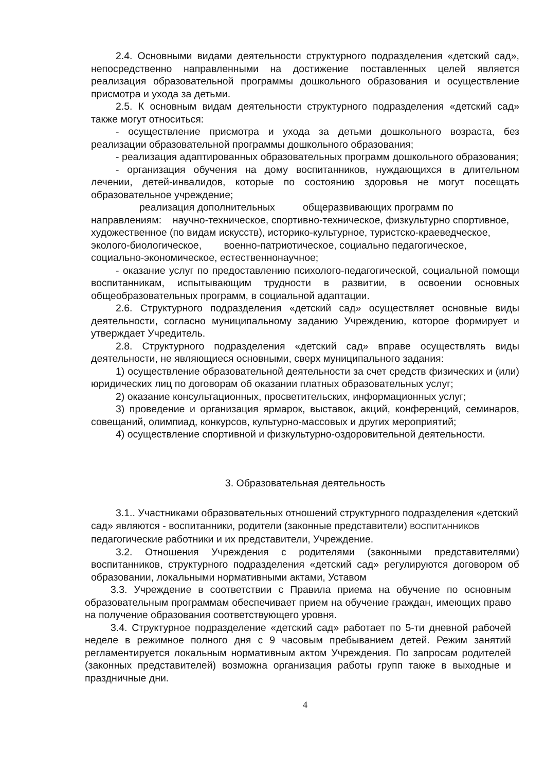2.4. Основными видами деятельности структурного подразделения «детский сад», непосредственно направленными на достижение поставленных целей является реализация образовательной программы дошкольного образования и осуществление присмотра и ухода за детьми.
2.5. К основным видам деятельности структурного подразделения «детский сад» также могут относиться:
- осуществление присмотра и ухода за детьми дошкольного возраста, без реализации образовательной программы дошкольного образования;
- реализация адаптированных образовательных программ дошкольного образования;
- организация обучения на дому воспитанников, нуждающихся в длительном лечении, детей-инвалидов, которые по состоянию здоровья не могут посещать образовательное учреждение;
реализация дополнительных общеразвивающих программ по направлениям: научно-техническое, спортивно-техническое, физкультурно спортивное, художественное (по видам искусств), историко-культурное, туристско-краеведческое, эколого-биологическое, военно-патриотическое, социально педагогическое, социально-экономическое, естественнонаучное;
- оказание услуг по предоставлению психолого-педагогической, социальной помощи воспитанникам, испытывающим трудности в развитии, в освоении основных общеобразовательных программ, в социальной адаптации.
2.6. Структурного подразделения «детский сад» осуществляет основные виды деятельности, согласно муниципальному заданию Учреждению, которое формирует и утверждает Учредитель.
2.8. Структурного подразделения «детский сад» вправе осуществлять виды деятельности, не являющиеся основными, сверх муниципального задания:
1) осуществление образовательной деятельности за счет средств физических и (или) юридических лиц по договорам об оказании платных образовательных услуг;
2) оказание консультационных, просветительских, информационных услуг;
3) проведение и организация ярмарок, выставок, акций, конференций, семинаров, совещаний, олимпиад, конкурсов, культурно-массовых и других мероприятий;
4) осуществление спортивной и физкультурно-оздоровительной деятельности.
3. Образовательная деятельность
3.1.. Участниками образовательных отношений структурного подразделения «детский сад» являются - воспитанники, родители (законные представители) ВОСПИТАННИКОВ педагогические работники и их представители, Учреждение.
3.2. Отношения Учреждения с родителями (законными представителями) воспитанников, структурного подразделения «детский сад» регулируются договором об образовании, локальными нормативными актами, Уставом
3.3. Учреждение в соответствии с Правила приема на обучение по основным образовательным программам обеспечивает прием на обучение граждан, имеющих право на получение образования соответствующего уровня.
3.4. Структурное подразделение «детский сад» работает по 5-ти дневной рабочей неделе в режимное полного дня с 9 часовым пребыванием детей. Режим занятий регламентируется локальным нормативным актом Учреждения. По запросам родителей (законных представителей) возможна организация работы групп также в выходные и праздничные дни.
4